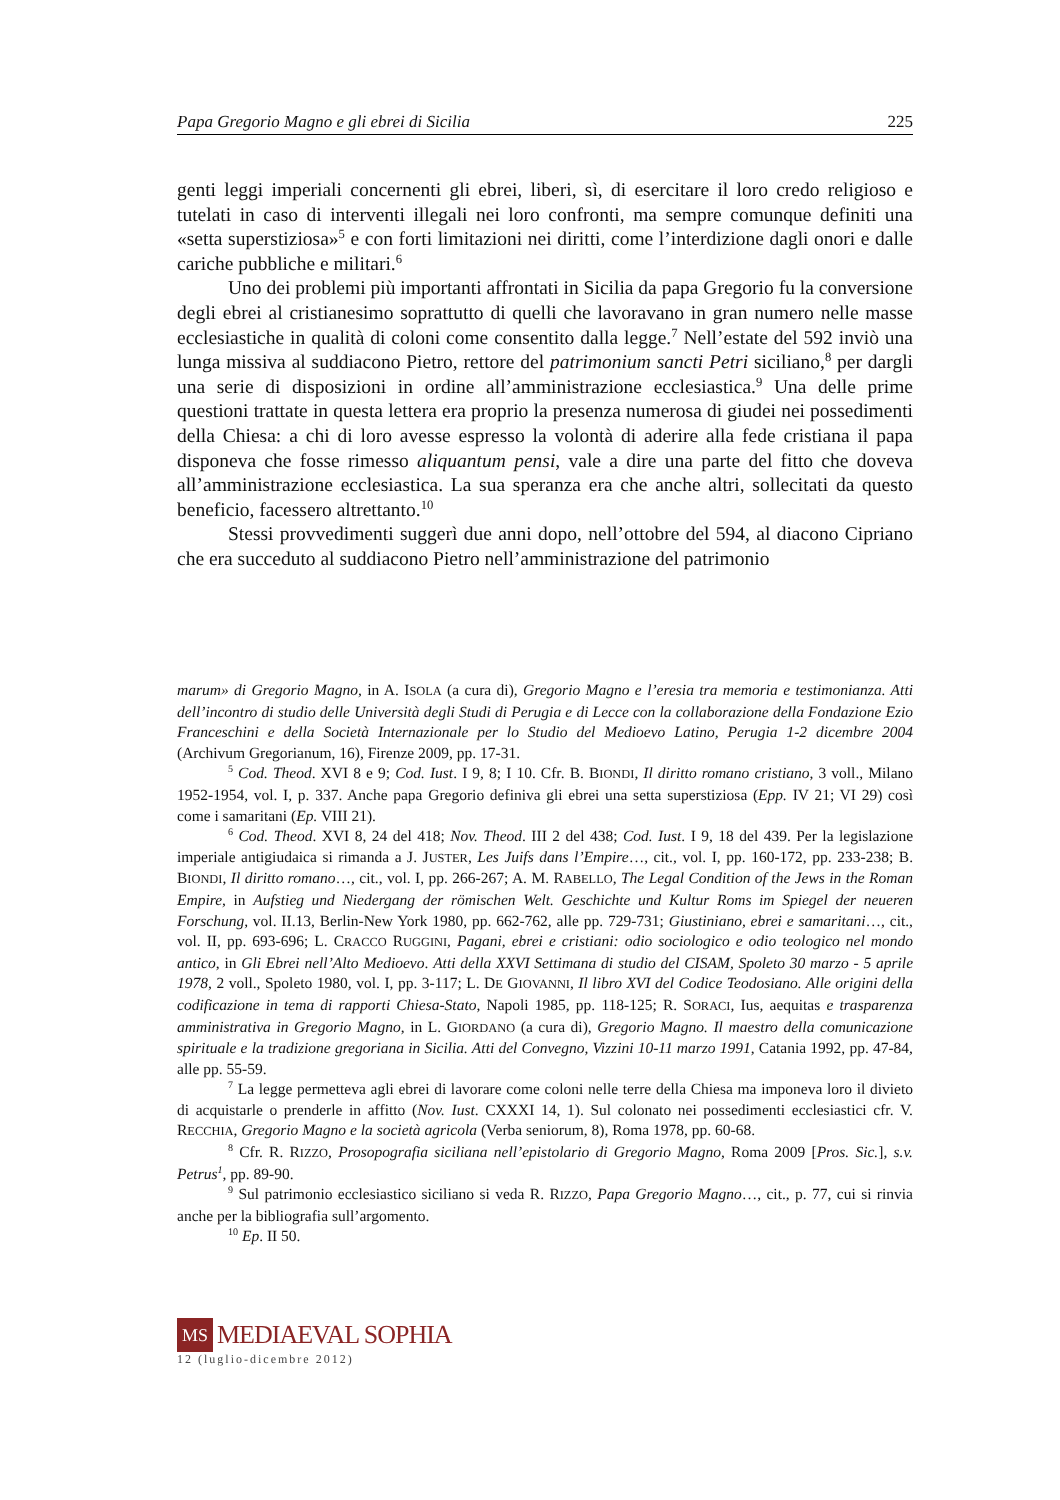Papa Gregorio Magno e gli ebrei di Sicilia 225
genti leggi imperiali concernenti gli ebrei, liberi, sì, di esercitare il loro credo religioso e tutelati in caso di interventi illegali nei loro confronti, ma sempre comunque definiti una «setta superstiziosa»<sup>5</sup> e con forti limitazioni nei diritti, come l’interdizione dagli onori e dalle cariche pubbliche e militari.<sup>6</sup>
Uno dei problemi più importanti affrontati in Sicilia da papa Gregorio fu la conversione degli ebrei al cristianesimo soprattutto di quelli che lavoravano in gran numero nelle masse ecclesiastiche in qualità di coloni come consentito dalla legge.<sup>7</sup> Nell’estate del 592 inviò una lunga missiva al suddiacono Pietro, rettore del patrimonium sancti Petri siciliano,<sup>8</sup> per dargli una serie di disposizioni in ordine all’amministrazione ecclesiastica.<sup>9</sup> Una delle prime questioni trattate in questa lettera era proprio la presenza numerosa di giudei nei possedimenti della Chiesa: a chi di loro avesse espresso la volontà di aderire alla fede cristiana il papa disponeva che fosse rimesso aliquantum pensi, vale a dire una parte del fitto che doveva all’amministrazione ecclesiastica. La sua speranza era che anche altri, sollecitati da questo beneficio, facessero altrettanto.<sup>10</sup>
Stessi provvedimenti suggerì due anni dopo, nell’ottobre del 594, al diacono Cipriano che era succeduto al suddiacono Pietro nell’amministrazione del patrimonio
marum» di Gregorio Magno, in A. ISOLA (a cura di), Gregorio Magno e l’eresia tra memoria e testimonianza. Atti dell’incontro di studio delle Università degli Studi di Perugia e di Lecce con la collaborazione della Fondazione Ezio Franceschini e della Società Internazionale per lo Studio del Medioevo Latino, Perugia 1-2 dicembre 2004 (Archivum Gregorianum, 16), Firenze 2009, pp. 17-31.
<sup>5</sup> Cod. Theod. XVI 8 e 9; Cod. Iust. I 9, 8; I 10. Cfr. B. BIONDI, Il diritto romano cristiano, 3 voll., Milano 1952-1954, vol. I, p. 337. Anche papa Gregorio definiva gli ebrei una setta superstiziosa (Epp. IV 21; VI 29) così come i samaritani (Ep. VIII 21).
<sup>6</sup> Cod. Theod. XVI 8, 24 del 418; Nov. Theod. III 2 del 438; Cod. Iust. I 9, 18 del 439. Per la legislazione imperiale antigiudaica si rimanda a J. JUSTER, Les Juifs dans l’Empire…, cit., vol. I, pp. 160-172, pp. 233-238; B. BIONDI, Il diritto romano…, cit., vol. I, pp. 266-267; A. M. RABELLO, The Legal Condition of the Jews in the Roman Empire, in Aufstieg und Niedergang der römischen Welt. Geschichte und Kultur Roms im Spiegel der neueren Forschung, vol. II.13, Berlin-New York 1980, pp. 662-762, alle pp. 729-731; Giustiniano, ebrei e samaritani…, cit., vol. II, pp. 693-696; L. CRACCO RUGGINI, Pagani, ebrei e cristiani: odio sociologico e odio teologico nel mondo antico, in Gli Ebrei nell’Alto Medioevo. Atti della XXVI Settimana di studio del CISAM, Spoleto 30 marzo - 5 aprile 1978, 2 voll., Spoleto 1980, vol. I, pp. 3-117; L. DE GIOVANNI, Il libro XVI del Codice Teodosiano. Alle origini della codificazione in tema di rapporti Chiesa-Stato, Napoli 1985, pp. 118-125; R. SORACI, Ius, aequitas e trasparenza amministrativa in Gregorio Magno, in L. GIORDANO (a cura di), Gregorio Magno. Il maestro della comunicazione spirituale e la tradizione gregoriana in Sicilia. Atti del Convegno, Vizzini 10-11 marzo 1991, Catania 1992, pp. 47-84, alle pp. 55-59.
<sup>7</sup> La legge permetteva agli ebrei di lavorare come coloni nelle terre della Chiesa ma imponeva loro il divieto di acquistarle o prenderle in affitto (Nov. Iust. CXXXI 14, 1). Sul colonato nei possedimenti ecclesiastici cfr. V. RECCHIA, Gregorio Magno e la società agricola (Verba seniorum, 8), Roma 1978, pp. 60-68.
<sup>8</sup> Cfr. R. RIZZO, Prosopografia siciliana nell’epistolario di Gregorio Magno, Roma 2009 [Pros. Sic.], s.v. Petrus<sup>1</sup>, pp. 89-90.
<sup>9</sup> Sul patrimonio ecclesiastico siciliano si veda R. RIZZO, Papa Gregorio Magno…, cit., p. 77, cui si rinvia anche per la bibliografia sull’argomento.
<sup>10</sup> Ep. II 50.
MS
MEDIAEVAL SOPHIA
12 (luglio-dicembre 2012)